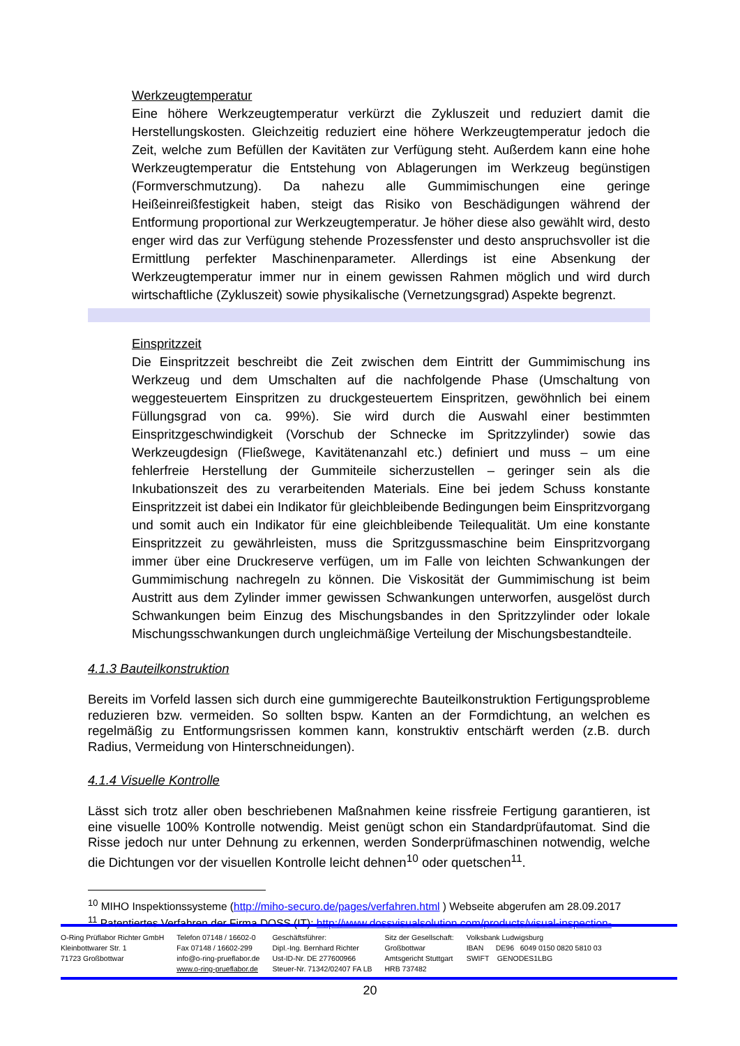Werkzeugtemperatur
Eine höhere Werkzeugtemperatur verkürzt die Zykluszeit und reduziert damit die Herstellungskosten. Gleichzeitig reduziert eine höhere Werkzeugtemperatur jedoch die Zeit, welche zum Befüllen der Kavitäten zur Verfügung steht. Außerdem kann eine hohe Werkzeugtemperatur die Entstehung von Ablagerungen im Werkzeug begünstigen (Formverschmutzung). Da nahezu alle Gummimischungen eine geringe Heißeinreißfestigkeit haben, steigt das Risiko von Beschädigungen während der Entformung proportional zur Werkzeugtemperatur. Je höher diese also gewählt wird, desto enger wird das zur Verfügung stehende Prozessfenster und desto anspruchsvoller ist die Ermittlung perfekter Maschinenparameter. Allerdings ist eine Absenkung der Werkzeugtemperatur immer nur in einem gewissen Rahmen möglich und wird durch wirtschaftliche (Zykluszeit) sowie physikalische (Vernetzungsgrad) Aspekte begrenzt.
Einspritzzeit
Die Einspritzzeit beschreibt die Zeit zwischen dem Eintritt der Gummimischung ins Werkzeug und dem Umschalten auf die nachfolgende Phase (Umschaltung von weggesteuertem Einspritzen zu druckgesteuertem Einspritzen, gewöhnlich bei einem Füllungsgrad von ca. 99%). Sie wird durch die Auswahl einer bestimmten Einspritzgeschwindigkeit (Vorschub der Schnecke im Spritzzylinder) sowie das Werkzeugdesign (Fließwege, Kavitätenanzahl etc.) definiert und muss – um eine fehlerfreie Herstellung der Gummiteile sicherzustellen – geringer sein als die Inkubationszeit des zu verarbeitenden Materials. Eine bei jedem Schuss konstante Einspritzzeit ist dabei ein Indikator für gleichbleibende Bedingungen beim Einspritzvorgang und somit auch ein Indikator für eine gleichbleibende Teilequalität. Um eine konstante Einspritzzeit zu gewährleisten, muss die Spritzgussmaschine beim Einspritzvorgang immer über eine Druckreserve verfügen, um im Falle von leichten Schwankungen der Gummimischung nachregeln zu können. Die Viskosität der Gummimischung ist beim Austritt aus dem Zylinder immer gewissen Schwankungen unterworfen, ausgelöst durch Schwankungen beim Einzug des Mischungsbandes in den Spritzzylinder oder lokale Mischungsschwankungen durch ungleichmäßige Verteilung der Mischungsbestandteile.
4.1.3 Bauteilkonstruktion
Bereits im Vorfeld lassen sich durch eine gummigerechte Bauteilkonstruktion Fertigungsprobleme reduzieren bzw. vermeiden. So sollten bspw. Kanten an der Formdichtung, an welchen es regelmäßig zu Entformungsrissen kommen kann, konstruktiv entschärft werden (z.B. durch Radius, Vermeidung von Hinterschneidungen).
4.1.4 Visuelle Kontrolle
Lässt sich trotz aller oben beschriebenen Maßnahmen keine rissfreie Fertigung garantieren, ist eine visuelle 100% Kontrolle notwendig. Meist genügt schon ein Standardprüfautomat. Sind die Risse jedoch nur unter Dehnung zu erkennen, werden Sonderprüfmaschinen notwendig, welche die Dichtungen vor der visuellen Kontrolle leicht dehnen<sup>10</sup> oder quetschen<sup>11</sup>.
<sup>10</sup> MIHO Inspektionssysteme (http://miho-securo.de/pages/verfahren.html ) Webseite abgerufen am 28.09.2017
<sup>11</sup> Patentiertes Verfahren der Firma DOSS (IT): http://www.dossvisualsolution.com/products/visual-inspection-
O-Ring Prüflabor Richter GmbH
Kleinbottwarer Str. 1
71723 Großbottwar
Telefon 07148 / 16602-0
Fax 07148 / 16602-299
info@o-ring-prueflabor.de
www.o-ring-prueflabor.de
Geschäftsführer:
Dipl.-Ing. Bernhard Richter
Ust-ID-Nr. DE 277600966
Steuer-Nr. 71342/02407 FA LB
Sitz der Gesellschaft:
Großbottwar
Amtsgericht Stuttgart
HRB 737482
Volksbank Ludwigsburg
IBAN DE96 6049 0150 0820 5810 03
SWIFT GENODES1LBG
20